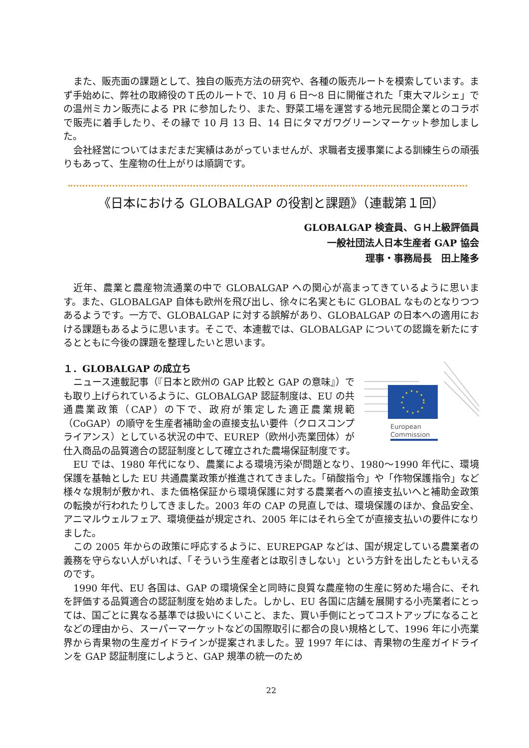また、販売面の課題として、独自の販売方法の研究や、各種の販売ルートを模索しています。まず手始めに、弊社の取締役のＴ氏のルートで、10 月 6 日～8 日に開催された「東大マルシェ」での温州ミカン販売による PR に参加したり、また、野菜工場を運営する地元民間企業とのコラボで販売に着手したり、その縁で 10 月 13 日、14 日にタマガワグリーンマーケット参加しました。
会社経営についてはまだまだ実績はあがっていませんが、求職者支援事業による訓練生らの頑張りもあって、生産物の仕上がりは順調です。
《日本における GLOBALGAP の役割と課題》（連載第１回）
GLOBALGAP 検査員、ＧＨ上級評価員
一般社団法人日本生産者 GAP 協会
理事・事務局長　田上隆多
近年、農業と農産物流通業の中で GLOBALGAP への関心が高まってきているように思います。また、GLOBALGAP 自体も欧州を飛び出し、徐々に名実ともに GLOBAL なものとなりつつあるようです。一方で、GLOBALGAP に対する誤解があり、GLOBALGAP の日本への適用における課題もあるように思います。そこで、本連載では、GLOBALGAP についての認識を新たにするとともに今後の課題を整理したいと思います。
１．GLOBALGAP の成立ち
European
Commission
ニュース連載記事（『日本と欧州の GAP 比較と GAP の意味』）でも取り上げられているように、GLOBALGAP 認証制度は、EU の共通農業政策（CAP）の下で、政府が策定した適正農業規範（CoGAP）の順守を生産者補助金の直接支払い要件（クロスコンプライアンス）としている状況の中で、EUREP（欧州小売業団体）が仕入商品の品質適合の認証制度として確立された農場保証制度です。
EU では、1980 年代になり、農業による環境汚染が問題となり、1980～1990 年代に、環境保護を基軸とした EU 共通農業政策が推進されてきました。「硝酸指令」や「作物保護指令」など様々な規制が敷かれ、また価格保証から環境保護に対する農業者への直接支払いへと補助金政策の転換が行われたりしてきました。2003 年の CAP の見直しでは、環境保護のほか、食品安全、アニマルウェルフェア、環境便益が規定され、2005 年にはそれら全てが直接支払いの要件になりました。
この 2005 年からの政策に呼応するように、EUREPGAP などは、国が規定している農業者の義務を守らない人がいれば、「そういう生産者とは取引きしない」という方針を出したともいえるのです。
1990 年代、EU 各国は、GAP の環境保全と同時に良質な農産物の生産に努めた場合に、それを評価する品質適合の認証制度を始めました。しかし、EU 各国に店舗を展開する小売業者にとっては、国ごとに異なる基準では扱いにくいこと、また、買い手側にとってコストアップになることなどの理由から、スーパーマーケットなどの国際取引に都合の良い規格として、1996 年に小売業界から青果物の生産ガイドラインが提案されました。翌 1997 年には、青果物の生産ガイドラインを GAP 認証制度にしようと、GAP 規準の統一のため
22